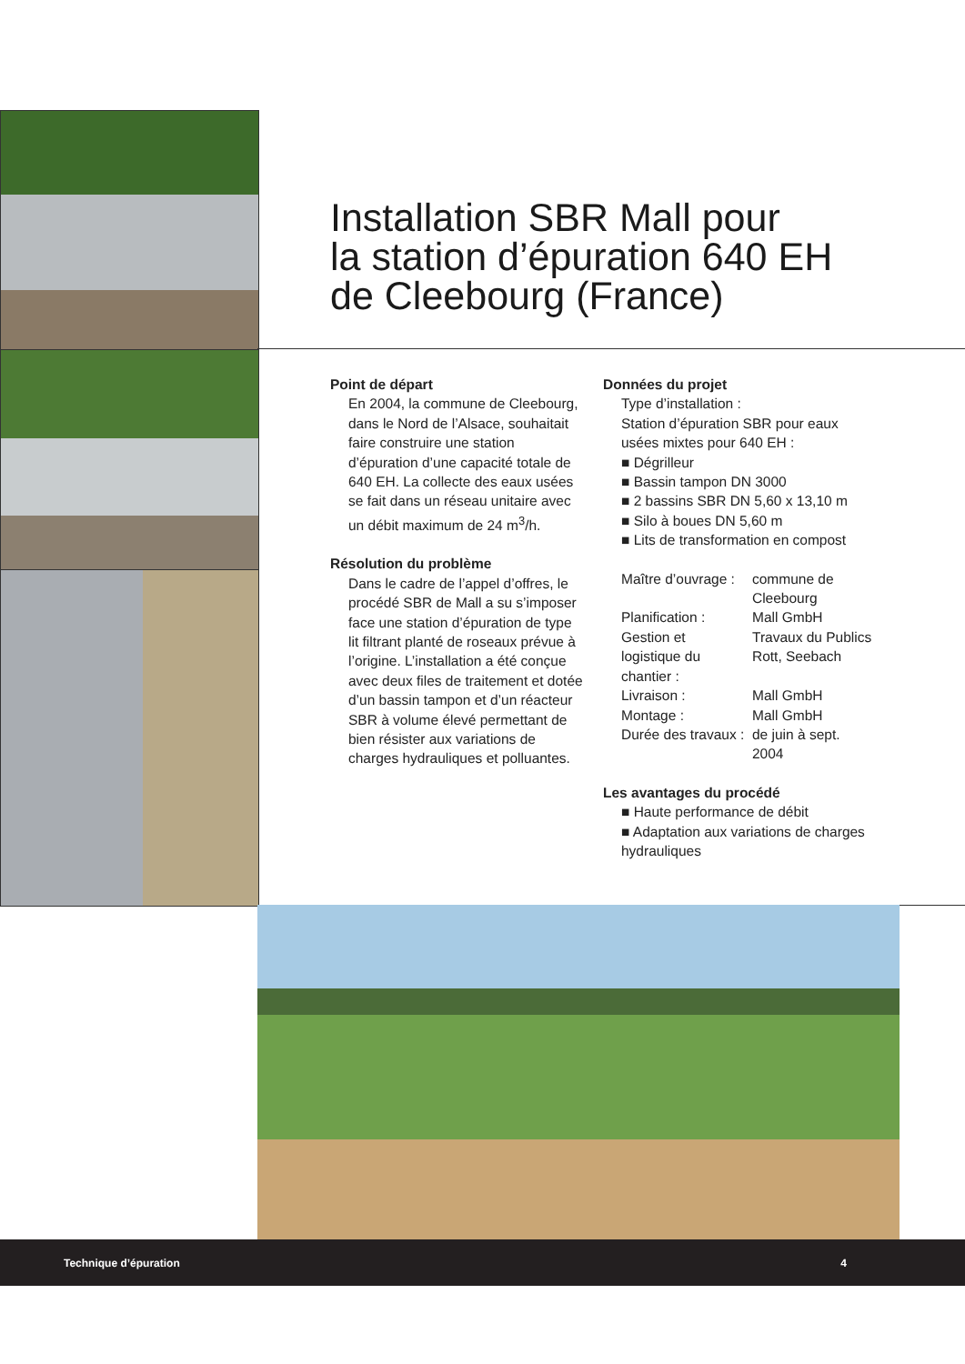Installation SBR Mall pour
la station d’épuration 640 EH
de Cleebourg (France)
Point de départ
En 2004, la commune de Cleebourg, dans le Nord de l’Alsace, souhaitait faire construire une station d’épuration d’une capacité totale de 640 EH. La collecte des eaux usées se fait dans un réseau unitaire avec un débit maximum de 24 m<sup>3</sup>/h.
Résolution du problème
Dans le cadre de l’appel d’offres, le procédé SBR de Mall a su s’imposer face une station d’épuration de type lit filtrant planté de roseaux prévue à l’origine. L’installation a été conçue avec deux files de traitement et dotée d’un bassin tampon et d’un réacteur SBR à volume élevé permettant de bien résister aux variations de charges hydrauliques et polluantes.
Données du projet
Type d’installation :
Station d’épuration SBR pour eaux usées mixtes pour 640 EH :
■ Dégrilleur
■ Bassin tampon DN 3000
■ 2 bassins SBR DN 5,60 x 13,10 m
■ Silo à boues DN 5,60 m
■ Lits de transformation en compost
| Maître d’ouvrage : | commune de Cleebourg |
| Planification : | Mall GmbH |
| Gestion et logistique du chantier : | Travaux du Publics Rott, Seebach |
| Livraison : | Mall GmbH |
| Montage : | Mall GmbH |
| Durée des travaux : | de juin à sept. 2004 |
Les avantages du procédé
■ Haute performance de débit
■ Adaptation aux variations de charges hydrauliques
Technique d’épuration 4